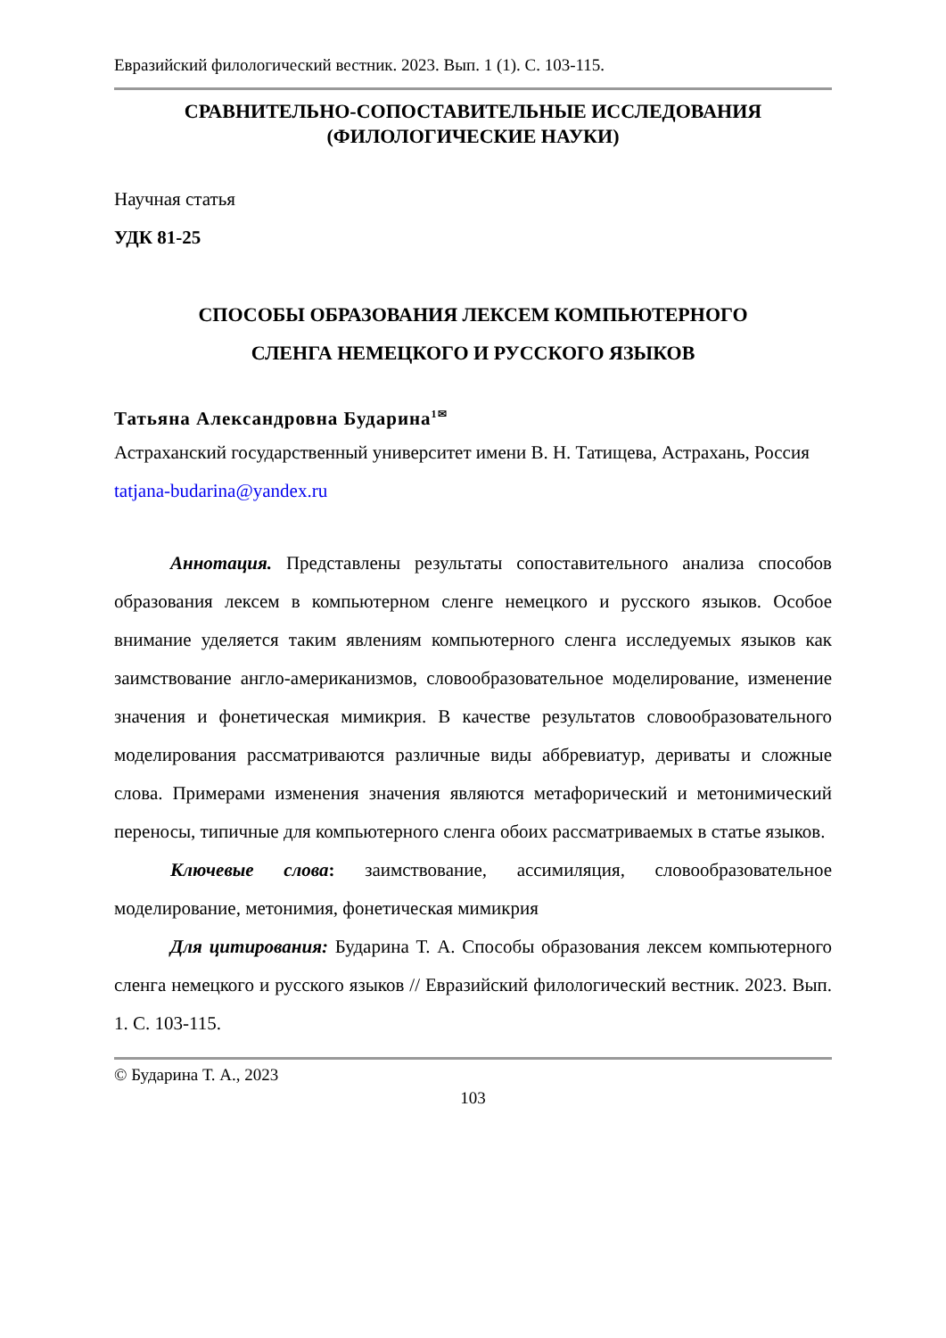Евразийский филологический вестник. 2023. Вып. 1 (1). С. 103-115.
СРАВНИТЕЛЬНО-СОПОСТАВИТЕЛЬНЫЕ ИССЛЕДОВАНИЯ
(ФИЛОЛОГИЧЕСКИЕ НАУКИ)
Научная статья
УДК 81-25
СПОСОБЫ ОБРАЗОВАНИЯ ЛЕКСЕМ КОМПЬЮТЕРНОГО
СЛЕНГА НЕМЕЦКОГО И РУССКОГО ЯЗЫКОВ
Татьяна Александровна Бударина<sup>1✉</sup>
Астраханский государственный университет имени В. Н. Татищева, Астрахань, Россия
tatjana-budarina@yandex.ru
Аннотация. Представлены результаты сопоставительного анализа способов образования лексем в компьютерном сленге немецкого и русского языков. Особое внимание уделяется таким явлениям компьютерного сленга исследуемых языков как заимствование англо-американизмов, словообразовательное моделирование, изменение значения и фонетическая мимикрия. В качестве результатов словообразовательного моделирования рассматриваются различные виды аббревиатур, дериваты и сложные слова. Примерами изменения значения являются метафорический и метонимический переносы, типичные для компьютерного сленга обоих рассматриваемых в статье языков.
Ключевые слова: заимствование, ассимиляция, словообразовательное моделирование, метонимия, фонетическая мимикрия
Для цитирования: Бударина Т. А. Способы образования лексем компьютерного сленга немецкого и русского языков // Евразийский филологический вестник. 2023. Вып. 1. С. 103-115.
© Бударина Т. А., 2023
103